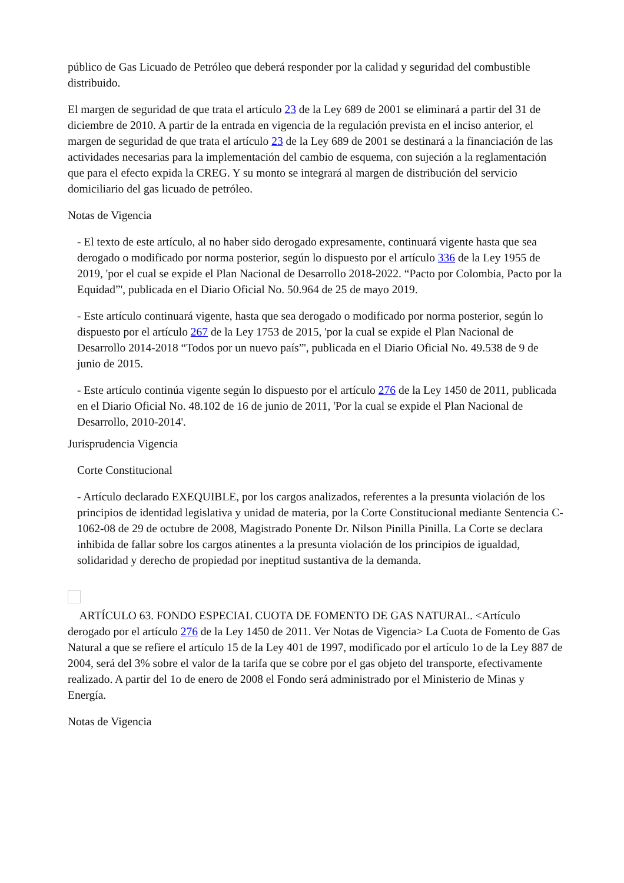público de Gas Licuado de Petróleo que deberá responder por la calidad y seguridad del combustible distribuido.
El margen de seguridad de que trata el artículo 23 de la Ley 689 de 2001 se eliminará a partir del 31 de diciembre de 2010. A partir de la entrada en vigencia de la regulación prevista en el inciso anterior, el margen de seguridad de que trata el artículo 23 de la Ley 689 de 2001 se destinará a la financiación de las actividades necesarias para la implementación del cambio de esquema, con sujeción a la reglamentación que para el efecto expida la CREG. Y su monto se integrará al margen de distribución del servicio domiciliario del gas licuado de petróleo.
Notas de Vigencia
- El texto de este artículo, al no haber sido derogado expresamente, continuará vigente hasta que sea derogado o modificado por norma posterior, según lo dispuesto por el artículo 336 de la Ley 1955 de 2019, 'por el cual se expide el Plan Nacional de Desarrollo 2018-2022. “Pacto por Colombia, Pacto por la Equidad”', publicada en el Diario Oficial No. 50.964 de 25 de mayo 2019.
- Este artículo continuará vigente, hasta que sea derogado o modificado por norma posterior, según lo dispuesto por el artículo 267 de la Ley 1753 de 2015, 'por la cual se expide el Plan Nacional de Desarrollo 2014-2018 “Todos por un nuevo país”', publicada en el Diario Oficial No. 49.538 de 9 de junio de 2015.
- Este artículo continúa vigente según lo dispuesto por el artículo 276 de la Ley 1450 de 2011, publicada en el Diario Oficial No. 48.102 de 16 de junio de 2011, 'Por la cual se expide el Plan Nacional de Desarrollo, 2010-2014'.
Jurisprudencia Vigencia
Corte Constitucional
- Artículo declarado EXEQUIBLE, por los cargos analizados, referentes a la presunta violación de los principios de identidad legislativa y unidad de materia, por la Corte Constitucional mediante Sentencia C-1062-08 de 29 de octubre de 2008, Magistrado Ponente Dr. Nilson Pinilla Pinilla. La Corte se declara inhibida de fallar sobre los cargos atinentes a la presunta violación de los principios de igualdad, solidaridad y derecho de propiedad por ineptitud sustantiva de la demanda.
ARTÍCULO 63. FONDO ESPECIAL CUOTA DE FOMENTO DE GAS NATURAL. <Artículo derogado por el artículo 276 de la Ley 1450 de 2011. Ver Notas de Vigencia> La Cuota de Fomento de Gas Natural a que se refiere el artículo 15 de la Ley 401 de 1997, modificado por el artículo 1o de la Ley 887 de 2004, será del 3% sobre el valor de la tarifa que se cobre por el gas objeto del transporte, efectivamente realizado. A partir del 1o de enero de 2008 el Fondo será administrado por el Ministerio de Minas y Energía.
Notas de Vigencia